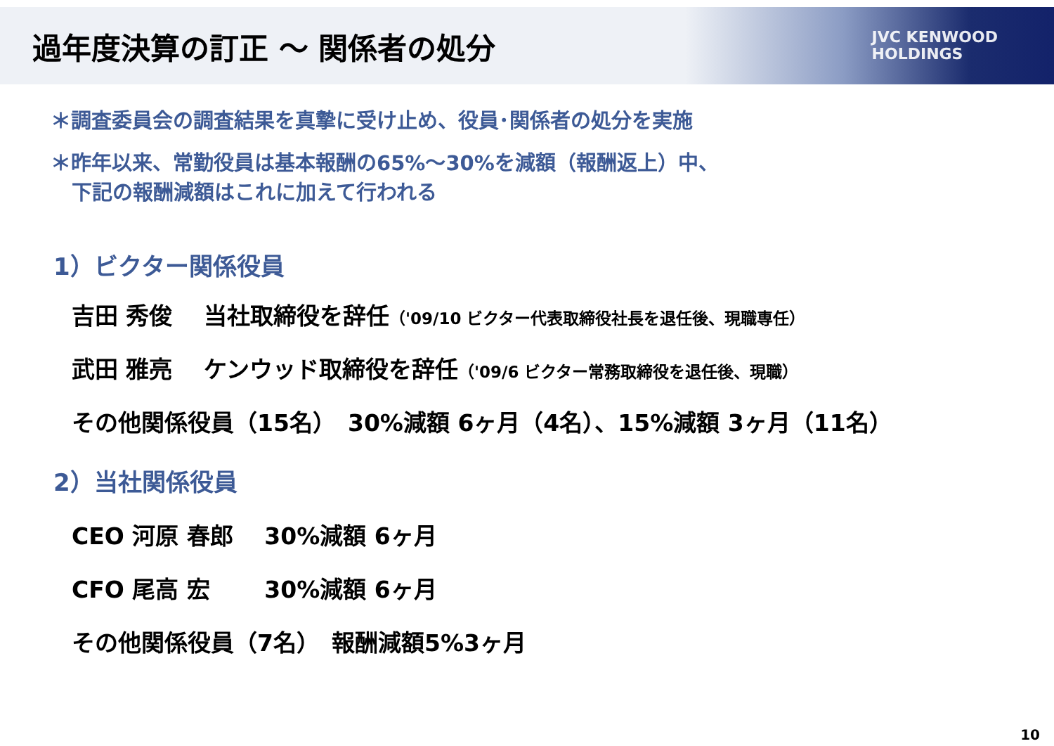過年度決算の訂正 ～ 関係者の処分
JVC KENWOOD
HOLDINGS
＊調査委員会の調査結果を真摯に受け止め、役員･関係者の処分を実施
＊昨年以来、常勤役員は基本報酬の65%～30%を減額（報酬返上）中、
下記の報酬減額はこれに加えて行われる
1）ビクター関係役員
吉田 秀俊　 当社取締役を辞任（'09/10 ビクター代表取締役社長を退任後、現職専任）
武田 雅亮　 ケンウッド取締役を辞任（'09/6 ビクター常務取締役を退任後、現職）
その他関係役員（15名）　30%減額 6ヶ月（4名）、15%減額 3ヶ月（11名）
2）当社関係役員
CEO 河原 春郎　 30%減額 6ヶ月
CFO 尾高 宏　　 30%減額 6ヶ月
その他関係役員（7名）　報酬減額5%3ヶ月
10